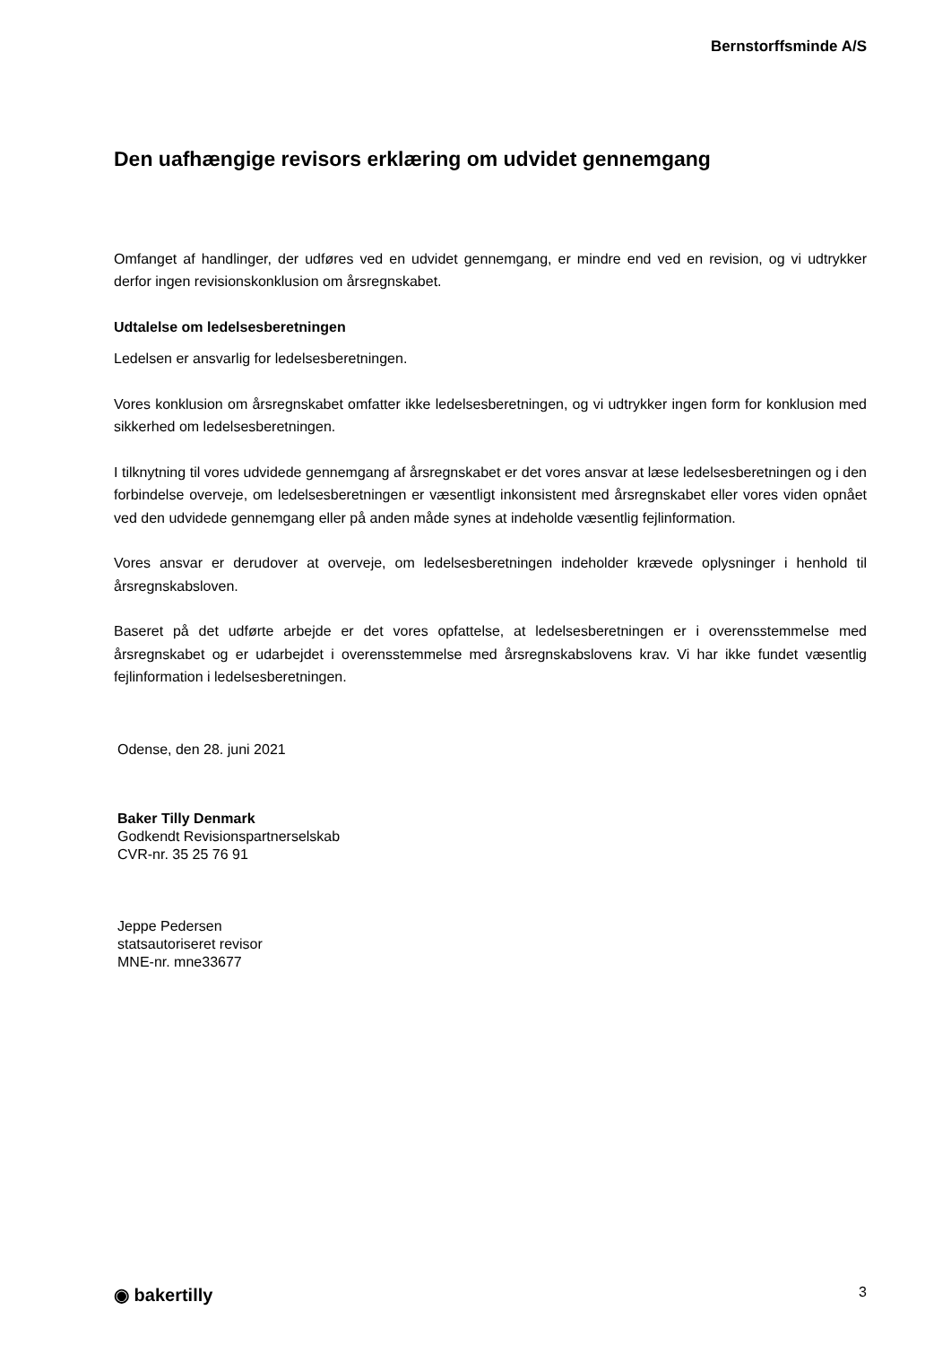Bernstorffsminde A/S
Den uafhængige revisors erklæring om udvidet gennemgang
Omfanget af handlinger, der udføres ved en udvidet gennemgang, er mindre end ved en revision, og vi udtrykker derfor ingen revisionskonklusion om årsregnskabet.
Udtalelse om ledelsesberetningen
Ledelsen er ansvarlig for ledelsesberetningen.
Vores konklusion om årsregnskabet omfatter ikke ledelsesberetningen, og vi udtrykker ingen form for konklusion med sikkerhed om ledelsesberetningen.
I tilknytning til vores udvidede gennemgang af årsregnskabet er det vores ansvar at læse ledelsesberetningen og i den forbindelse overveje, om ledelsesberetningen er væsentligt inkonsistent med årsregnskabet eller vores viden opnået ved den udvidede gennemgang eller på anden måde synes at indeholde væsentlig fejlinformation.
Vores ansvar er derudover at overveje, om ledelsesberetningen indeholder krævede oplysninger i henhold til årsregnskabsloven.
Baseret på det udførte arbejde er det vores opfattelse, at ledelsesberetningen er i overensstemmelse med årsregnskabet og er udarbejdet i overensstemmelse med årsregnskabslovens krav. Vi har ikke fundet væsentlig fejlinformation i ledelsesberetningen.
Odense, den 28. juni 2021
Baker Tilly Denmark
Godkendt Revisionspartnerselskab
CVR-nr. 35 25 76 91
Jeppe Pedersen
statsautoriseret revisor
MNE-nr. mne33677
◉ bakertilly 3